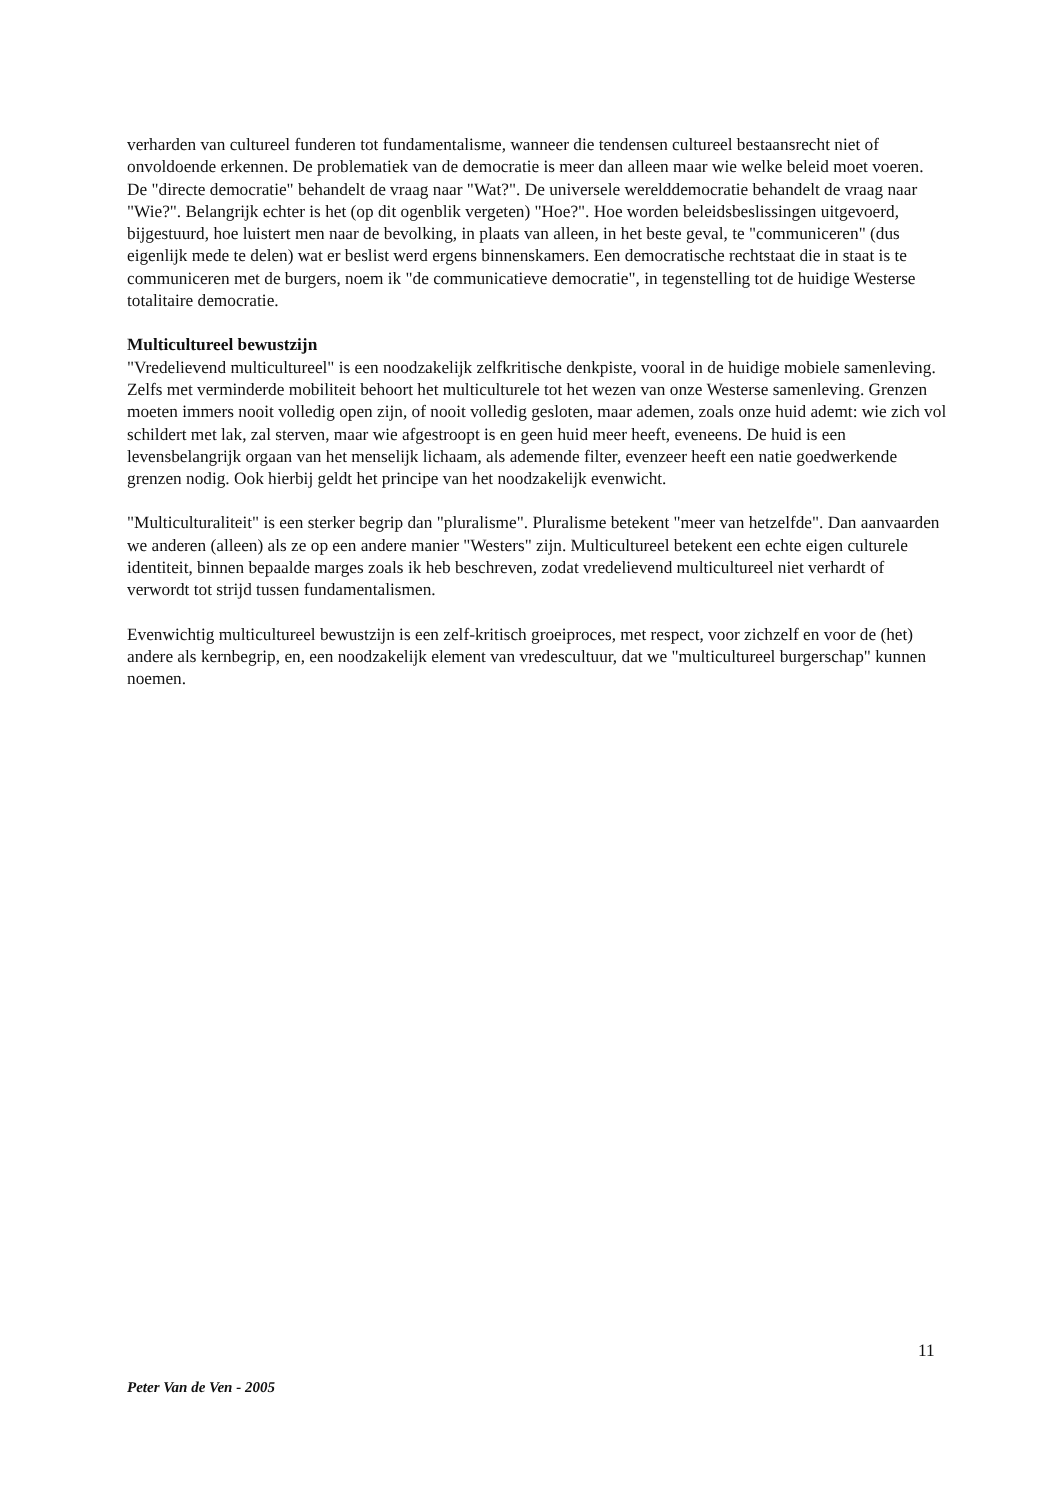verharden van cultureel funderen tot fundamentalisme, wanneer die tendensen cultureel bestaansrecht niet of onvoldoende erkennen. De problematiek van de democratie is meer dan alleen maar wie welke beleid moet voeren. De "directe democratie" behandelt de vraag naar "Wat?". De universele werelddemocratie behandelt de vraag naar "Wie?". Belangrijk echter is het (op dit ogenblik vergeten) "Hoe?". Hoe worden beleidsbeslissingen uitgevoerd, bijgestuurd, hoe luistert men naar de bevolking, in plaats van alleen, in het beste geval, te "communiceren" (dus eigenlijk mede te delen) wat er beslist werd ergens binnenskamers. Een democratische rechtstaat die in staat is te communiceren met de burgers, noem ik "de communicatieve democratie", in tegenstelling tot de huidige Westerse totalitaire democratie.
Multicultureel bewustzijn
"Vredelievend multicultureel" is een noodzakelijk zelfkritische denkpiste, vooral in de huidige mobiele samenleving. Zelfs met verminderde mobiliteit behoort het multiculturele tot het wezen van onze Westerse samenleving. Grenzen moeten immers nooit volledig open zijn, of nooit volledig gesloten, maar ademen, zoals onze huid ademt: wie zich vol schildert met lak, zal sterven, maar wie afgestroopt is en geen huid meer heeft, eveneens. De huid is een levensbelangrijk orgaan van het menselijk lichaam, als ademende filter, evenzeer heeft een natie goedwerkende grenzen nodig. Ook hierbij geldt het principe van het noodzakelijk evenwicht.
"Multiculturaliteit" is een sterker begrip dan "pluralisme". Pluralisme betekent "meer van hetzelfde". Dan aanvaarden we anderen (alleen) als ze op een andere manier "Westers" zijn. Multicultureel betekent een echte eigen culturele identiteit, binnen bepaalde marges zoals ik heb beschreven, zodat vredelievend multicultureel niet verhardt of verwordt tot strijd tussen fundamentalismen.
Evenwichtig multicultureel bewustzijn is een zelf-kritisch groeiproces, met respect, voor zichzelf en voor de (het) andere als kernbegrip, en, een noodzakelijk element van vredescultuur, dat we "multicultureel burgerschap" kunnen noemen.
11
Peter Van de Ven - 2005